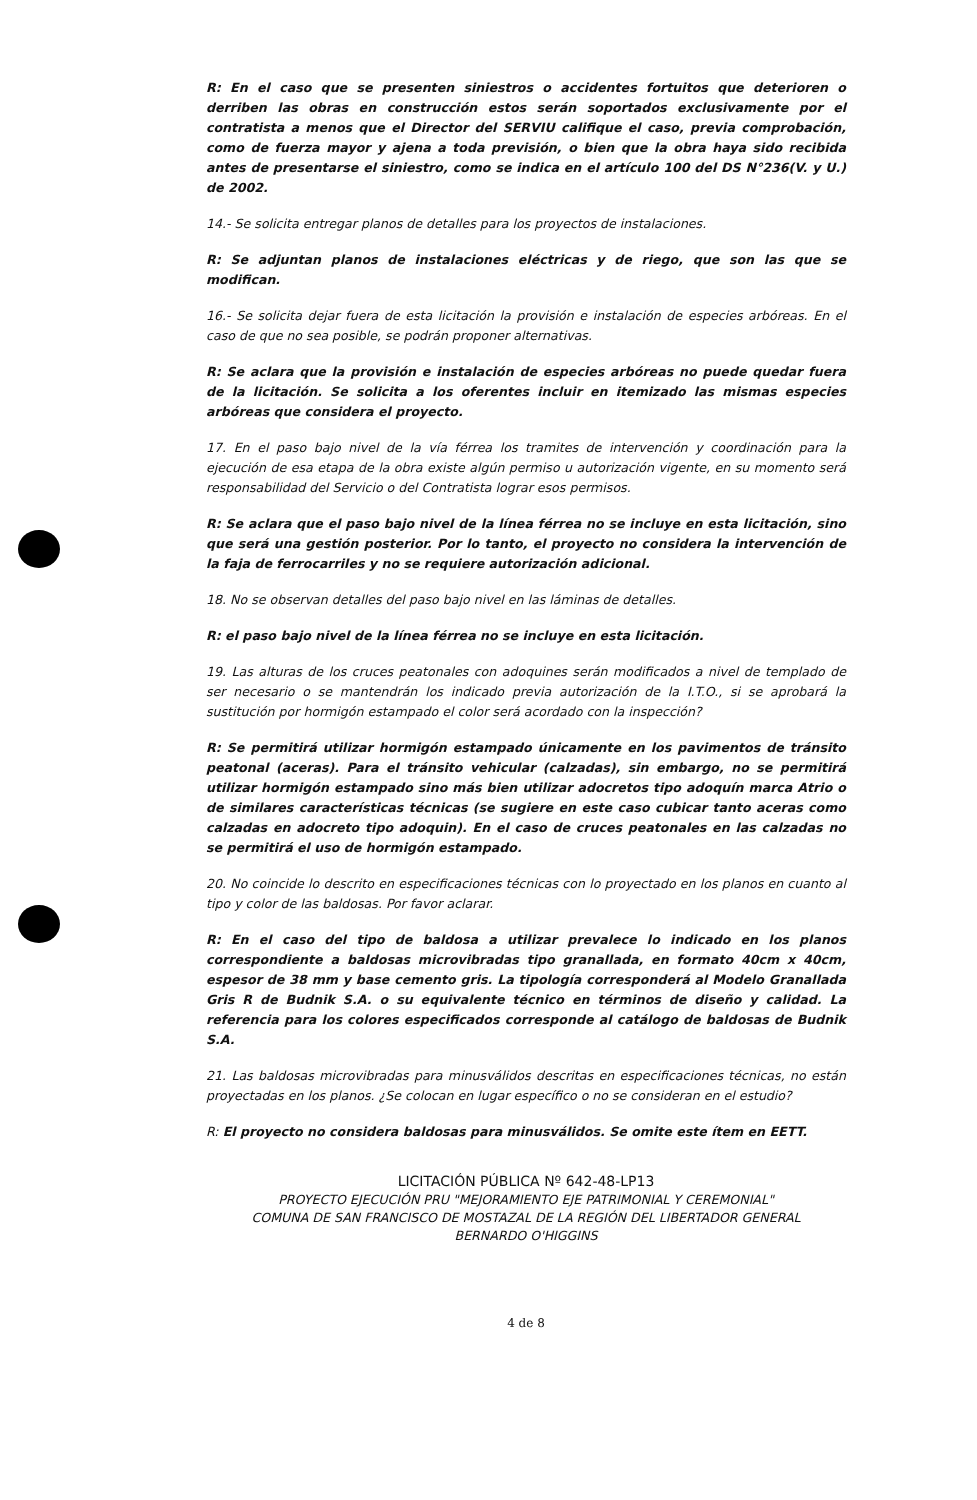R: En el caso que se presenten siniestros o accidentes fortuitos que deterioren o derriben las obras en construcción estos serán soportados exclusivamente por el contratista a menos que el Director del SERVIU califique el caso, previa comprobación, como de fuerza mayor y ajena a toda previsión, o bien que la obra haya sido recibida antes de presentarse el siniestro, como se indica en el artículo 100 del DS N°236(V. y U.) de 2002.
14.- Se solicita entregar planos de detalles para los proyectos de instalaciones.
R: Se adjuntan planos de instalaciones eléctricas y de riego, que son las que se modifican.
16.- Se solicita dejar fuera de esta licitación la provisión e instalación de especies arbóreas. En el caso de que no sea posible, se podrán proponer alternativas.
R: Se aclara que la provisión e instalación de especies arbóreas no puede quedar fuera de la licitación. Se solicita a los oferentes incluir en itemizado las mismas especies arbóreas que considera el proyecto.
17. En el paso bajo nivel de la vía férrea los tramites de intervención y coordinación para la ejecución de esa etapa de la obra existe algún permiso u autorización vigente, en su momento será responsabilidad del Servicio o del Contratista lograr esos permisos.
R: Se aclara que el paso bajo nivel de la línea férrea no se incluye en esta licitación, sino que será una gestión posterior. Por lo tanto, el proyecto no considera la intervención de la faja de ferrocarriles y no se requiere autorización adicional.
18. No se observan detalles del paso bajo nivel en las láminas de detalles.
R: el paso bajo nivel de la línea férrea no se incluye en esta licitación.
19. Las alturas de los cruces peatonales con adoquines serán modificados a nivel de templado de ser necesario o se mantendrán los indicado previa autorización de la I.T.O., si se aprobará la sustitución por hormigón estampado el color será acordado con la inspección?
R: Se permitirá utilizar hormigón estampado únicamente en los pavimentos de tránsito peatonal (aceras). Para el tránsito vehicular (calzadas), sin embargo, no se permitirá utilizar hormigón estampado sino más bien utilizar adocretos tipo adoquín marca Atrio o de similares características técnicas (se sugiere en este caso cubicar tanto aceras como calzadas en adocreto tipo adoquin). En el caso de cruces peatonales en las calzadas no se permitirá el uso de hormigón estampado.
20. No coincide lo descrito en especificaciones técnicas con lo proyectado en los planos en cuanto al tipo y color de las baldosas. Por favor aclarar.
R: En el caso del tipo de baldosa a utilizar prevalece lo indicado en los planos correspondiente a baldosas microvibradas tipo granallada, en formato 40cm x 40cm, espesor de 38 mm y base cemento gris. La tipología corresponderá al Modelo Granallada Gris R de Budnik S.A. o su equivalente técnico en términos de diseño y calidad. La referencia para los colores especificados corresponde al catálogo de baldosas de Budnik S.A.
21. Las baldosas microvibradas para minusválidos descritas en especificaciones técnicas, no están proyectadas en los planos. ¿Se colocan en lugar específico o no se consideran en el estudio?
R: El proyecto no considera baldosas para minusválidos. Se omite este ítem en EETT.
LICITACIÓN PÚBLICA Nº 642-48-LP13
PROYECTO EJECUCIÓN PRU "MEJORAMIENTO EJE PATRIMONIAL Y CEREMONIAL"
COMUNA DE SAN FRANCISCO DE MOSTAZAL DE LA REGIÓN DEL LIBERTADOR GENERAL
BERNARDO O'HIGGINS
4 de 8